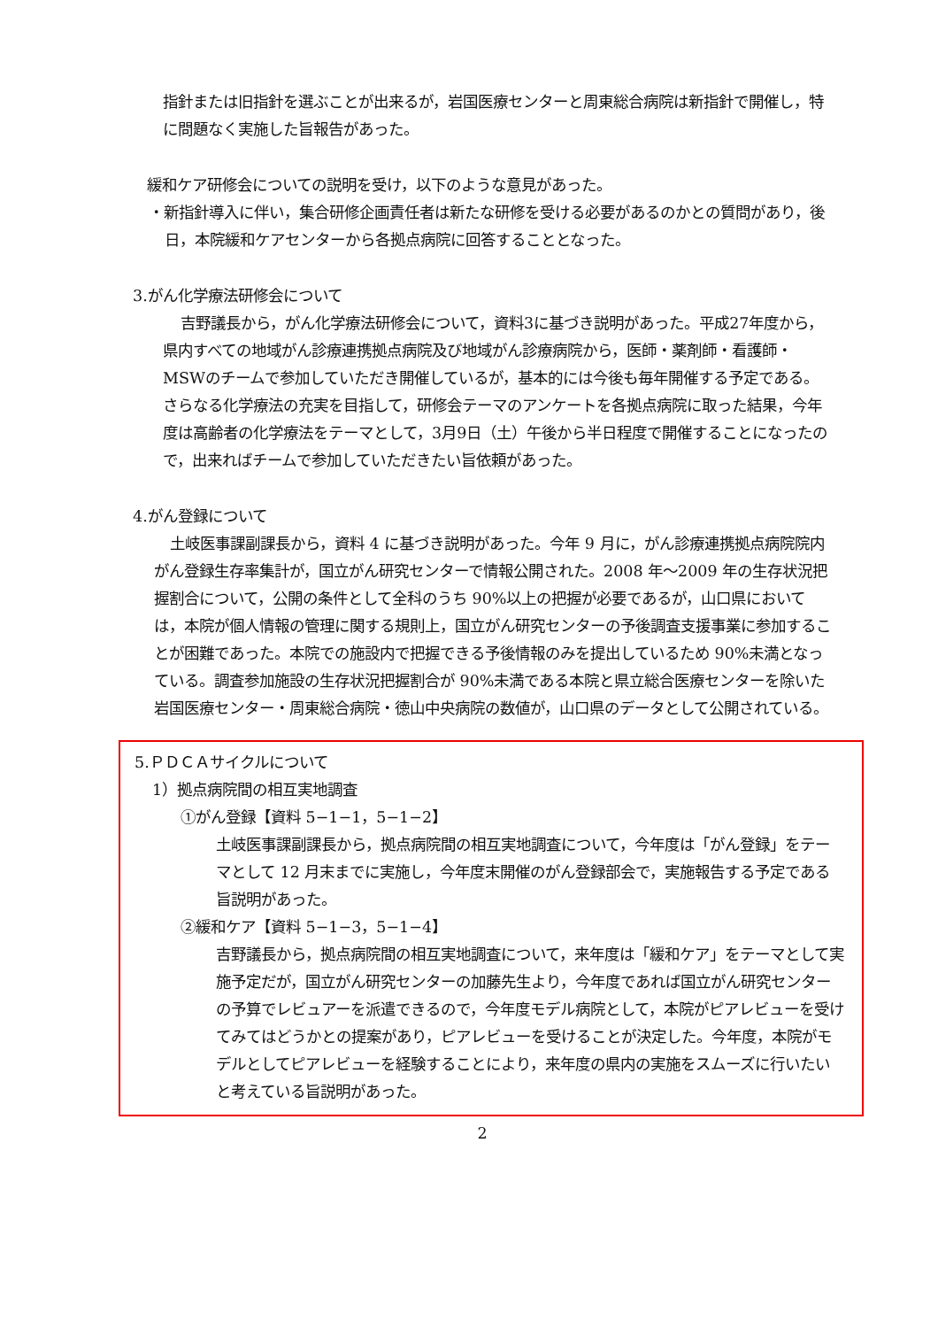指針または旧指針を選ぶことが出来るが，岩国医療センターと周東総合病院は新指針で開催し，特に問題なく実施した旨報告があった。
緩和ケア研修会についての説明を受け，以下のような意見があった。
・新指針導入に伴い，集合研修企画責任者は新たな研修を受ける必要があるのかとの質問があり，後日，本院緩和ケアセンターから各拠点病院に回答することとなった。
3.がん化学療法研修会について
吉野議長から，がん化学療法研修会について，資料3に基づき説明があった。平成27年度から，県内すべての地域がん診療連携拠点病院及び地域がん診療病院から，医師・薬剤師・看護師・MSWのチームで参加していただき開催しているが，基本的には今後も毎年開催する予定である。さらなる化学療法の充実を目指して，研修会テーマのアンケートを各拠点病院に取った結果，今年度は高齢者の化学療法をテーマとして，3月9日（土）午後から半日程度で開催することになったので，出来ればチームで参加していただきたい旨依頼があった。
4.がん登録について
土岐医事課副課長から，資料 4 に基づき説明があった。今年 9 月に，がん診療連携拠点病院院内がん登録生存率集計が，国立がん研究センターで情報公開された。2008 年～2009 年の生存状況把握割合について，公開の条件として全科のうち 90%以上の把握が必要であるが，山口県においては，本院が個人情報の管理に関する規則上，国立がん研究センターの予後調査支援事業に参加することが困難であった。本院での施設内で把握できる予後情報のみを提出しているため 90%未満となっている。調査参加施設の生存状況把握割合が 90%未満である本院と県立総合医療センターを除いた岩国医療センター・周東総合病院・徳山中央病院の数値が，山口県のデータとして公開されている。
5.ＰＤＣＡサイクルについて
1）拠点病院間の相互実地調査
①がん登録【資料 5−1−1，5−1−2】
土岐医事課副課長から，拠点病院間の相互実地調査について，今年度は「がん登録」をテーマとして 12 月末までに実施し，今年度末開催のがん登録部会で，実施報告する予定である旨説明があった。
②緩和ケア【資料 5−1−3，5−1−4】
吉野議長から，拠点病院間の相互実地調査について，来年度は「緩和ケア」をテーマとして実施予定だが，国立がん研究センターの加藤先生より，今年度であれば国立がん研究センターの予算でレビュアーを派遣できるので，今年度モデル病院として，本院がピアレビューを受けてみてはどうかとの提案があり，ピアレビューを受けることが決定した。今年度，本院がモデルとしてピアレビューを経験することにより，来年度の県内の実施をスムーズに行いたいと考えている旨説明があった。
2